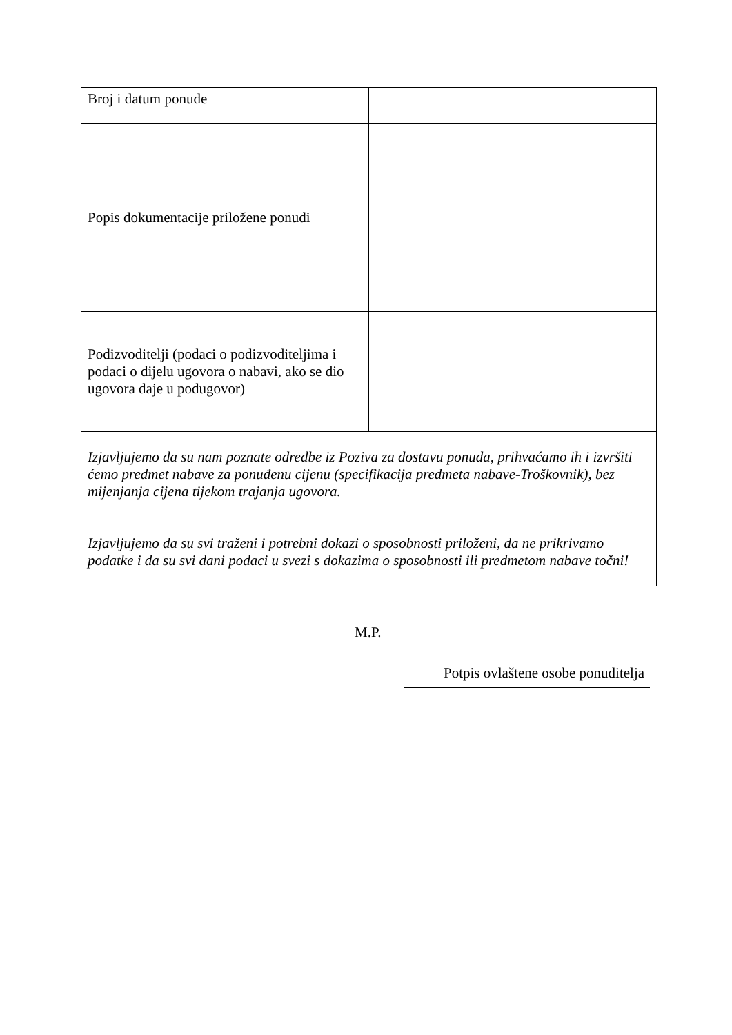| Broj i datum ponude | |
| Popis dokumentacije priložene ponudi | |
| Podizvoditelji (podaci o podizvoditeljima i podaci o dijelu ugovora o nabavi, ako se dio ugovora daje u podugovor) | |
| Izjavljujemo da su nam poznate odredbe iz Poziva za dostavu ponuda, prihvaćamo ih i izvršiti ćemo predmet nabave za ponuđenu cijenu (specifikacija predmeta nabave-Troškovnik), bez mijenjanja cijena tijekom trajanja ugovora. | |
| Izjavljujemo da su svi traženi i potrebni dokazi o sposobnosti priloženi, da ne prikrivamo podatke i da su svi dani podaci u svezi s dokazima o sposobnosti ili predmetom nabave točni! | |
M.P.
Potpis ovlaštene osobe ponuditelja